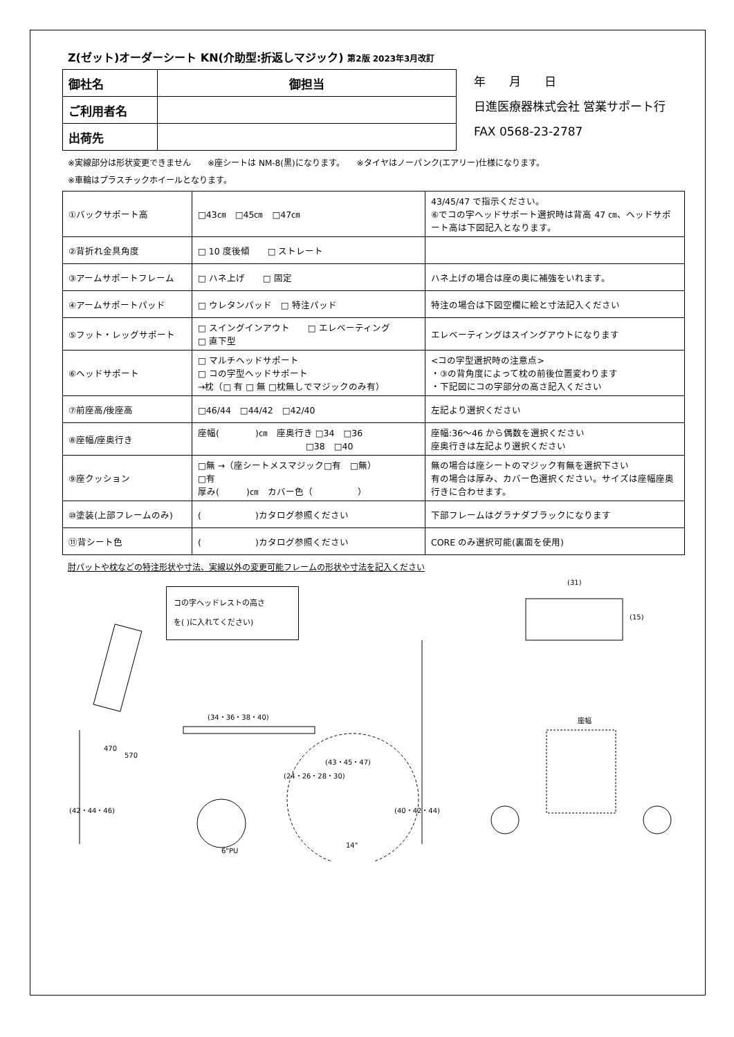Z(ゼット)オーダーシート KN(介助型:折返しマジック) 第2版 2023年3月改訂
| 御社名 | 御担当 |
| ご利用者名 | |
| 出荷先 | |
年　　月　　日
日進医療器株式会社 営業サポート行
FAX 0568-23-2787
※実線部分は形状変更できません　　※座シートは NM-8(黒)になります。　　※タイヤはノーパンク(エアリー)仕様になります。
※車輪はプラスチックホイールとなります。
| ①バックサポート高 | □43㎝ □45㎝ □47㎝ | 43/45/47 で指示ください。 ⑥でコの字ヘッドサポート選択時は背高 47 ㎝、ヘッドサポート高は下図記入となります。 |
| ②背折れ金具角度 | □ 10 度後傾 □ ストレート | |
| ③アームサポートフレーム | □ ハネ上げ □ 固定 | ハネ上げの場合は座の奥に補強をいれます。 |
| ④アームサポートパッド | □ ウレタンパッド □ 特注パッド | 特注の場合は下図空欄に絵と寸法記入ください |
| ⑤フット・レッグサポート | □ スイングインアウト □ エレベーティング □ 直下型 | エレベーティングはスイングアウトになります |
| ⑥ヘッドサポート | □ マルチヘッドサポート □ コの字型ヘッドサポート →枕（□ 有 □ 無 □枕無しでマジックのみ有） | <コの字型選択時の注意点> ・③の背角度によって枕の前後位置変わります ・下記図にコの字部分の高さ記入ください |
| ⑦前座高/後座高 | □46/44 □44/42 □42/40 | 左記より選択ください |
| ⑧座幅/座奥行き | 座幅( )㎝ 座奥行き □34 □36 □38 □40 | 座幅:36～46 から偶数を選択ください 座奥行きは左記より選択ください |
| ⑨座クッション | □無 →（座シートメスマジック□有 □無） □有 厚み( )㎝ カバー色（ ） | 無の場合は座シートのマジック有無を選択下さい 有の場合は厚み、カバー色選択ください。サイズは座幅座奥行きに合わせます。 |
| ⑩塗装(上部フレームのみ) | ( )カタログ参照ください | 下部フレームはグラナダブラックになります |
| ⑪背シート色 | ( )カタログ参照ください | CORE のみ選択可能(裏面を使用) |
肘パットや枕などの特注形状や寸法、実線以外の変更可能フレームの形状や寸法を記入ください
コの字ヘッドレストの高さ
を( )に入れてください)
(34・36・38・40)
(31)
(15)
470
570
(24・26・28・30)
(43・45・47)
(42・44・46)
(40・42・44)
座幅
6"PU
14"